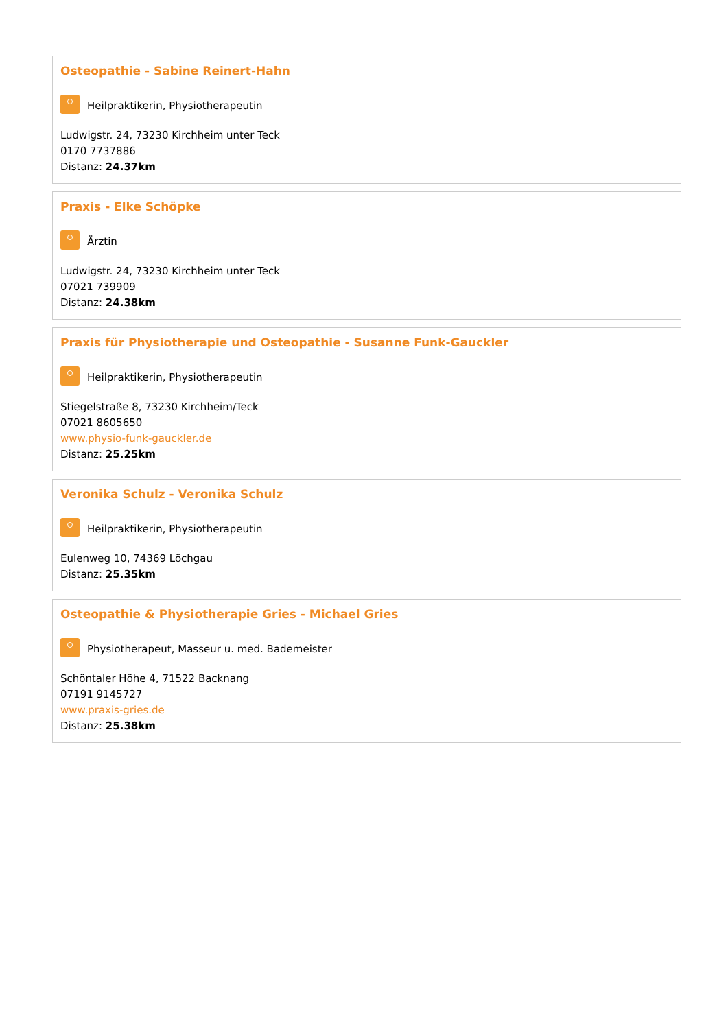Osteopathie - Sabine Reinert-Hahn
Heilpraktikerin, Physiotherapeutin
Ludwigstr. 24, 73230 Kirchheim unter Teck
0170 7737886
Distanz: 24.37km
Praxis - Elke Schöpke
Ärztin
Ludwigstr. 24, 73230 Kirchheim unter Teck
07021 739909
Distanz: 24.38km
Praxis für Physiotherapie und Osteopathie - Susanne Funk-Gauckler
Heilpraktikerin, Physiotherapeutin
Stiegelstraße 8, 73230 Kirchheim/Teck
07021 8605650
www.physio-funk-gauckler.de
Distanz: 25.25km
Veronika Schulz - Veronika Schulz
Heilpraktikerin, Physiotherapeutin
Eulenweg 10, 74369 Löchgau
Distanz: 25.35km
Osteopathie & Physiotherapie Gries - Michael Gries
Physiotherapeut, Masseur u. med. Bademeister
Schöntaler Höhe 4, 71522 Backnang
07191 9145727
www.praxis-gries.de
Distanz: 25.38km